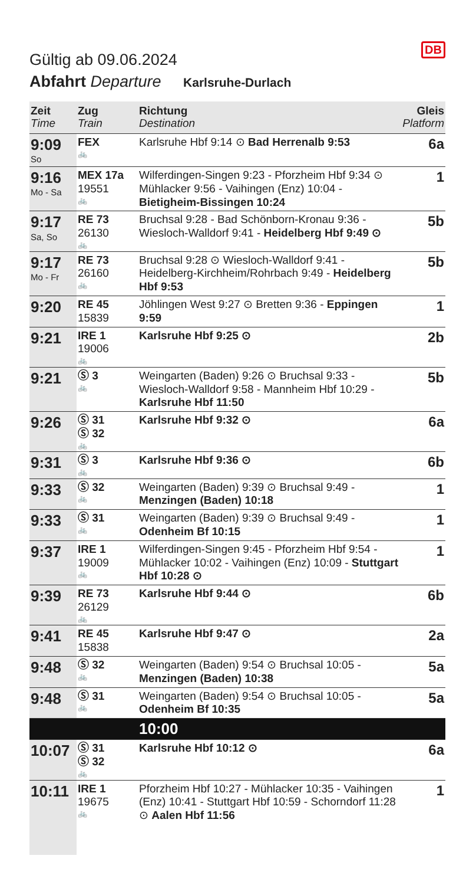DB
Gültig ab 09.06.2024
Abfahrt Departure Karlsruhe-Durlach
| Zeit Time | Zug Train | Richtung Destination | Gleis Platform |
| --- | --- | --- | --- |
| 9:09 So | FEX 🚲 | Karlsruhe Hbf 9:14 ⊙ Bad Herrenalb 9:53 | 6a |
| 9:16 Mo - Sa | MEX 17a 19551 🚲 | Wilferdingen-Singen 9:23 - Pforzheim Hbf 9:34 ⊙ Mühlacker 9:56 - Vaihingen (Enz) 10:04 - Bietigheim-Bissingen 10:24 | 1 |
| 9:17 Sa, So | RE 73 26130 🚲 | Bruchsal 9:28 - Bad Schönborn-Kronau 9:36 - Wiesloch-Walldorf 9:41 - Heidelberg Hbf 9:49 ⊙ | 5b |
| 9:17 Mo - Fr | RE 73 26160 🚲 | Bruchsal 9:28 ⊙ Wiesloch-Walldorf 9:41 - Heidelberg-Kirchheim/Rohrbach 9:49 - Heidelberg Hbf 9:53 | 5b |
| 9:20 | RE 45 15839 | Jöhlingen West 9:27 ⊙ Bretten 9:36 - Eppingen 9:59 | 1 |
| 9:21 | IRE 1 19006 🚲 | Karlsruhe Hbf 9:25 ⊙ | 2b |
| 9:21 | Ⓢ 3 🚲 | Weingarten (Baden) 9:26 ⊙ Bruchsal 9:33 - Wiesloch-Walldorf 9:58 - Mannheim Hbf 10:29 - Karlsruhe Hbf 11:50 | 5b |
| 9:26 | Ⓢ 31 Ⓢ 32 🚲 | Karlsruhe Hbf 9:32 ⊙ | 6a |
| 9:31 | Ⓢ 3 🚲 | Karlsruhe Hbf 9:36 ⊙ | 6b |
| 9:33 | Ⓢ 32 🚲 | Weingarten (Baden) 9:39 ⊙ Bruchsal 9:49 - Menzingen (Baden) 10:18 | 1 |
| 9:33 | Ⓢ 31 🚲 | Weingarten (Baden) 9:39 ⊙ Bruchsal 9:49 - Odenheim Bf 10:15 | 1 |
| 9:37 | IRE 1 19009 🚲 | Wilferdingen-Singen 9:45 - Pforzheim Hbf 9:54 - Mühlacker 10:02 - Vaihingen (Enz) 10:09 - Stuttgart Hbf 10:28 ⊙ | 1 |
| 9:39 | RE 73 26129 🚲 | Karlsruhe Hbf 9:44 ⊙ | 6b |
| 9:41 | RE 45 15838 | Karlsruhe Hbf 9:47 ⊙ | 2a |
| 9:48 | Ⓢ 32 🚲 | Weingarten (Baden) 9:54 ⊙ Bruchsal 10:05 - Menzingen (Baden) 10:38 | 5a |
| 9:48 | Ⓢ 31 🚲 | Weingarten (Baden) 9:54 ⊙ Bruchsal 10:05 - Odenheim Bf 10:35 | 5a |
| | | 10:00 | |
| 10:07 | Ⓢ 31 Ⓢ 32 🚲 | Karlsruhe Hbf 10:12 ⊙ | 6a |
| 10:11 | IRE 1 19675 🚲 | Pforzheim Hbf 10:27 - Mühlacker 10:35 - Vaihingen (Enz) 10:41 - Stuttgart Hbf 10:59 - Schorndorf 11:28 ⊙ Aalen Hbf 11:56 | 1 |